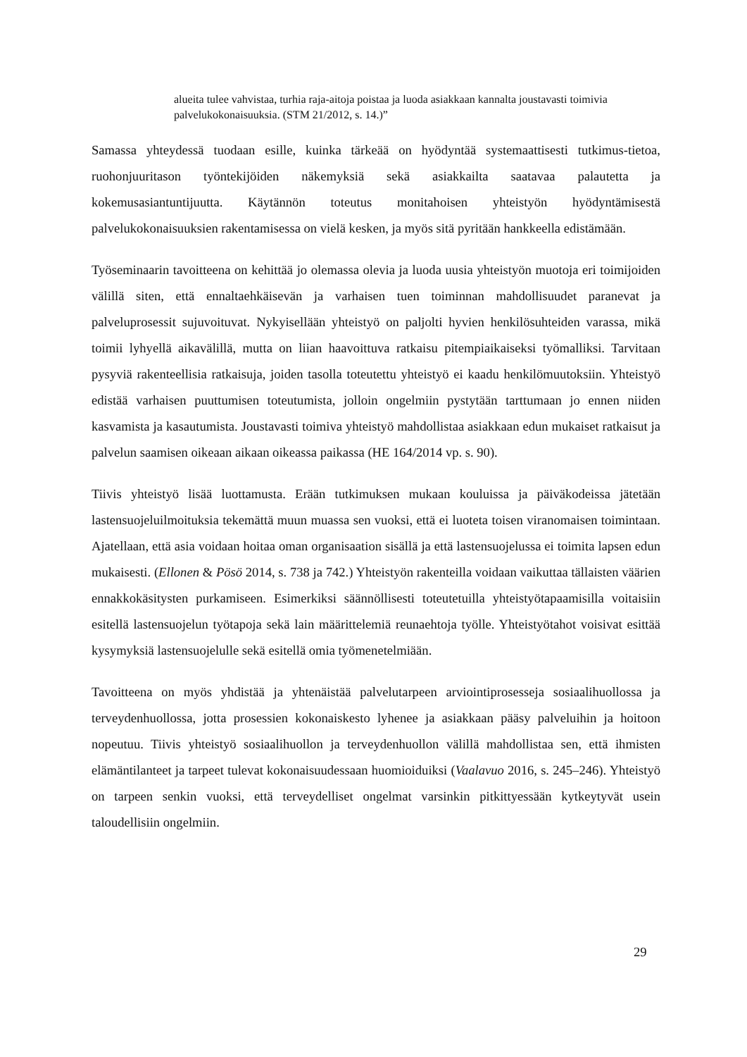alueita tulee vahvistaa, turhia raja-aitoja poistaa ja luoda asiakkaan kannalta joustavasti toimivia palvelukokonaisuuksia. (STM 21/2012, s. 14.)”
Samassa yhteydessä tuodaan esille, kuinka tärkeää on hyödyntää systemaattisesti tutkimus-tietoa, ruohonjuuritason työntekijöiden näkemyksiä sekä asiakkailta saatavaa palautetta ja kokemusasiantuntijuutta. Käytännön toteutus monitahoisen yhteistyön hyödyntämisestä palvelukokonaisuuksien rakentamisessa on vielä kesken, ja myös sitä pyritään hankkeella edistämään.
Työseminaarin tavoitteena on kehittää jo olemassa olevia ja luoda uusia yhteistyön muotoja eri toimijoiden välillä siten, että ennaltaehkäisevän ja varhaisen tuen toiminnan mahdollisuudet paranevat ja palveluprosessit sujuvoituvat. Nykyisellään yhteistyö on paljolti hyvien henkilösuhteiden varassa, mikä toimii lyhyellä aikavälillä, mutta on liian haavoittuva ratkaisu pitempiaikaiseksi työmalliksi. Tarvitaan pysyviä rakenteellisia ratkaisuja, joiden tasolla toteutettu yhteistyö ei kaadu henkilömuutoksiin. Yhteistyö edistää varhaisen puuttumisen toteutumista, jolloin ongelmiin pystytään tarttumaan jo ennen niiden kasvamista ja kasautumista. Joustavasti toimiva yhteistyö mahdollistaa asiakkaan edun mukaiset ratkaisut ja palvelun saamisen oikeaan aikaan oikeassa paikassa (HE 164/2014 vp. s. 90).
Tiivis yhteistyö lisää luottamusta. Erään tutkimuksen mukaan kouluissa ja päiväkodeissa jätetään lastensuojeluilmoituksia tekemättä muun muassa sen vuoksi, että ei luoteta toisen viranomaisen toimintaan. Ajatellaan, että asia voidaan hoitaa oman organisaation sisällä ja että lastensuojelussa ei toimita lapsen edun mukaisesti. (Ellonen & Pösö 2014, s. 738 ja 742.) Yhteistyön rakenteilla voidaan vaikuttaa tällaisten väärien ennakkokäsitysten purkamiseen. Esimerkiksi säännöllisesti toteutetuilla yhteistyötapaamisilla voitaisiin esitellä lastensuojelun työtapoja sekä lain määrittelemiä reunaehtoja työlle. Yhteistyötahot voisivat esittää kysymyksiä lastensuojelulle sekä esitellä omia työmenetelmiään.
Tavoitteena on myös yhdistää ja yhtenäistää palvelutarpeen arviointiprosesseja sosiaalihuollossa ja terveydenhuollossa, jotta prosessien kokonaiskesto lyhenee ja asiakkaan pääsy palveluihin ja hoitoon nopeutuu. Tiivis yhteistyö sosiaalihuollon ja terveydenhuollon välillä mahdollistaa sen, että ihmisten elämäntilanteet ja tarpeet tulevat kokonaisuudessaan huomioiduiksi (Vaalavuo 2016, s. 245–246). Yhteistyö on tarpeen senkin vuoksi, että terveydelliset ongelmat varsinkin pitkittyessään kytkeytyvät usein taloudellisiin ongelmiin.
29